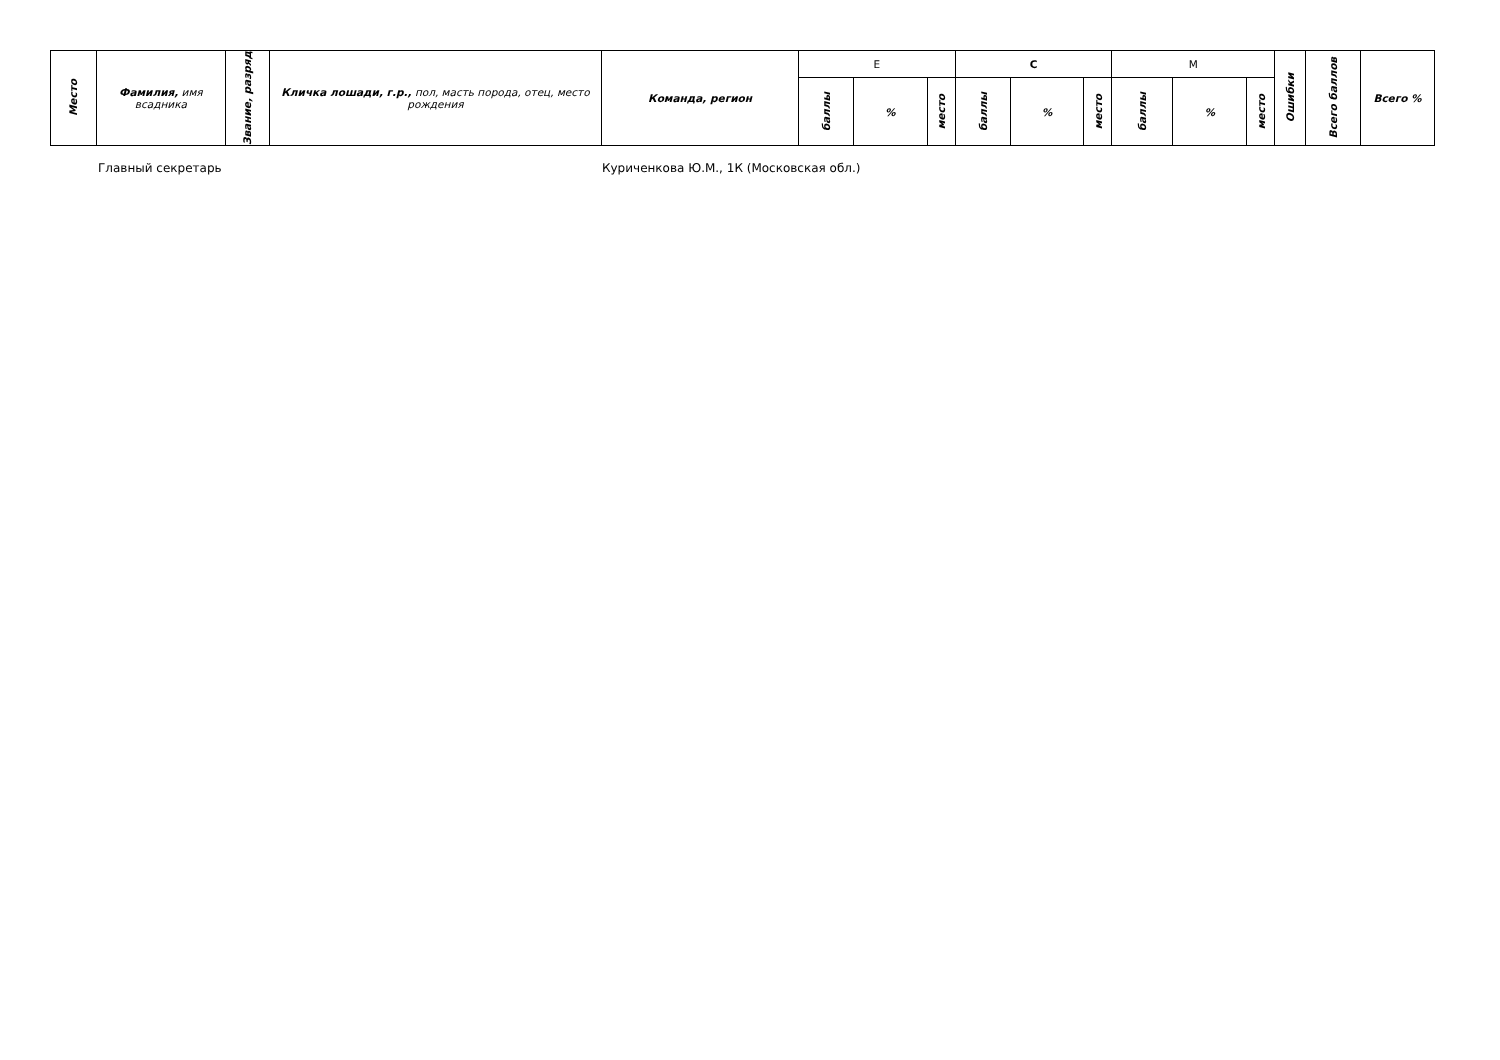| Место | Фамилия, имя всадника | Звание, разряд | Кличка лошади, г.р., пол, масть порода, отец, место рождения | Команда, регион | E | | | C | | | M | | | Ошибки | Всего баллов | Всего % |
| --- | --- | --- | --- | --- | --- | --- | --- | --- | --- | --- | --- | --- | --- | --- | --- | --- |
| | | | | | баллы | % | место | баллы | % | место | баллы | % | место | | | |
Главный секретарь Куриченкова Ю.М., 1К (Московская обл.)